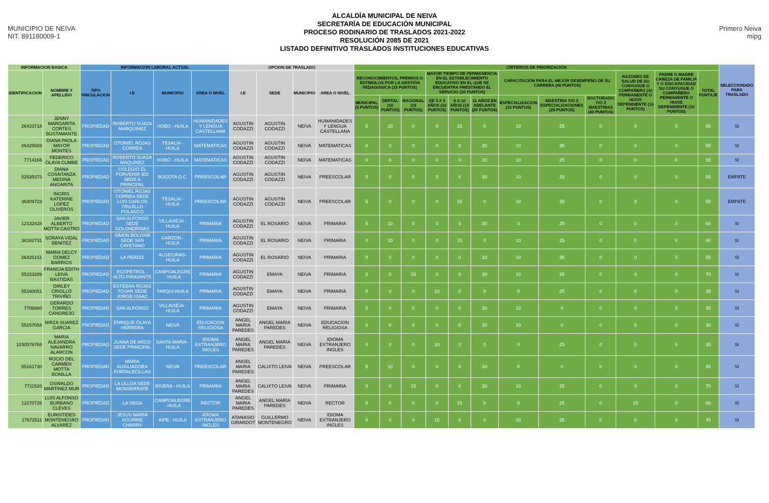MUNICIPIO DE NEIVA
NIT. 891180009-1
ALCALDÍA MUNICIPAL DE NEIVA
SECRETARÍA DE EDUCACIÓN MUNICIPAL
PROCESO RODINARIO DE TRASLADOS 2021-2022
RESOLUCIÓN 2085 DE 2021
LISTADO DEFINITIVO TRASLADOS INSTITUCIONES EDUCATIVAS
Primero Neiva
mipg
| INFORMACION BASICA | | INFORMACION LABORAL ACTUAL | | | | OPCION DE TRASLADO | | | | CRITERIOS DE PRIORIZACIÓN | | | | | | | | | | | | SELECCIONADO PARA TRASLADO |
| --- | --- | --- | --- | --- | --- | --- | --- | --- | --- | --- | --- | --- | --- | --- | --- | --- | --- | --- | --- | --- | --- | --- |
| IDENTIFICACION | NOMBRE Y APELLIDO | TIPO VINCULACION | I.E | MUNICIPIO | AREA O NIVEL | I.E | SEDE | MUNICIPIO | AREA O NIVEL | RECONOCIMIENTOS, PREMIOS O ESTÍMULOS POR LA GESTIÓN PEDAGÓGICA (15 PUNTOS) | | | MAYOR TIEMPO DE PERMANENCIA EN EL ESTABLECIMIENTO EDUCATIVO EN EL QUE SE ENCUENTRA PRESTANDO EL SERVICIO (20 PUNTOS) | | | CAPACITACIÓN PARA EL MEJOR DESEMPEÑO DE SU CARRERA (40 PUNTOS) | | | RAZONES DE SALUD DE SU CONYUGUE O COMPAÑERO (A) PERMANENTE O HIJOS DEPENDIENTE (15 PUNTOS) | PADRE O MADRE CABEZA DE FAMILIA Y O DISCAPACIDAD SU CONYUGUE O COMPAÑERO PERMANENTE O HIJOS DEPENDIENTE (10 PUNTOS) | TOTAL PUNTAJE | |
| | | | | | | | | | | MUNICIPAL (5 PUNTOS) | DEPTAL (10 PUNTOS) | NACIONAL (15 PUNTOS) | DE 3 A 5 AÑOS (10 PUNTOS) | 6 A 10 AÑOS (15 PUNTOS) | 11 AÑOS EN ADELANTE (20 PUNTOS) | ESPECIALIZACION (10 PUNTOS) | MAESTRIA Y/O 2 ESPECIALIZACIONES (25 PUNTOS) | DOCTORADO Y/O 2 MAESTRIAS (40 PUNTOS) | | | | |
| 26433718 | JENNY MARGARITA CORTES BUSTAMANTE | PROPIEDAD | ROBERTO SUAZA MARQUINEZ | HOBO - HUILA | HUMANIDADES Y LENGUA CASTELLANA | AGUSTIN CODAZZI | AGUSTIN CODAZZI | NEIVA | HUMANIDADES Y LENGUA CASTELLANA | 5 | 10 | 0 | 0 | 15 | 0 | 10 | 25 | 0 | 0 | 0 | 65 | SI |
| 26425683 | DIANA PAOLA MAYOR MONTES | PROPIEDAD | OTONIEL ROJAS CORREA | TESALIA - HUILA | MATEMATICAS | AGUSTIN CODAZZI | AGUSTIN CODAZZI | NEIVA | MATEMATICAS | 0 | 0 | 0 | 0 | 0 | 20 | 10 | 25 | 0 | 0 | 0 | 55 | SI |
| 7714166 | FEDERICO OLAYA CUMBE | PROPIEDAD | ROBERTO SUAZA MAQUINEZ | HOBO - HUILA | MATEMATICAS | AGUSTIN CODAZZI | AGUSTIN CODAZZI | NEIVA | MATEMATICAS | 0 | 0 | 0 | 0 | 0 | 20 | 10 | 25 | 0 | 0 | 0 | 55 | SI |
| 52535373 | DIANA COSNTANZA MEDINA ANGARITA | PROPIEDAD | COLEGIO EL PORVENIR IED SEDE A PRINCIPAL | BOGOTA D.C. | PREESCOLAR | AGUSTIN CODAZZI | AGUSTIN CODAZZI | NEIVA | PREESCOLAR | 0 | 0 | 0 | 0 | 0 | 20 | 10 | 25 | 0 | 0 | 0 | 55 | EMPATE |
| 36309723 | INGRIS KATERINE LOPEZ OLIVEROS | PROPIEDAD | OTONIEL ROJAS CORREA SEDE LUIS CARLOS TRUJILLO POLANCO | TESALIA - HUILA | PREESCOLAR | AGUSTIN CODAZZI | AGUSTIN CODAZZI | NEIVA | PREESCOLAR | 5 | 0 | 0 | 0 | 15 | 0 | 10 | 25 | 0 | 0 | 0 | 55 | EMPATE |
| 12132428 | JAVIER ALBERTO MOTTA CASTRO | PROPIEDAD | SAN ALFONSO SEDE GOLONDRINAS | VILLAVIEJA - HUILA | PRIMARIA | AGUSTIN CODAZZI | EL ROSARIO | NEIVA | PRIMARIA | 5 | 10 | 0 | 0 | 0 | 20 | 0 | 25 | 0 | 0 | 0 | 60 | SI |
| 36182731 | SORAYA VIDAL BENITEZ | PROPIEDAD | SIMON BOLIVAR SEDE SAN CAYETANO | GARZON - HUILA | PRIMARIA | AGUSTIN CODAZZI | EL ROSARIO | NEIVA | PRIMARIA | 0 | 10 | 0 | 0 | 15 | 0 | 10 | 25 | 0 | 0 | 0 | 60 | SI |
| 26425151 | MARIA DELCY GOMEZ BARRIOS | PROPIEDAD | LA PERDIZ | ALGECIRAS-HUILA | PRIMARIA | AGUSTIN CODAZZI | EL ROSARIO | NEIVA | PRIMARIA | 0 | 0 | 0 | 0 | 0 | 20 | 10 | 25 | 0 | 0 | 0 | 55 | SI |
| 55153289 | FRANCIA EDITH LEIVA BASTIDAS | PROPIEDAD | ECOPETROL - ALTO PIRAVANTE | CAMPOALEGRE - HUILA | PRIMARIA | AGUSTIN CODAZZI | EMAYA | NEIVA | PRIMARIA | 0 | 0 | 15 | 0 | 0 | 20 | 10 | 25 | 0 | 0 | 0 | 70 | SI |
| 55160051 | DIRLEY CRIOLLO TRIVIÑO | PROPIEDAD | ESTEBAN ROJAS TOVAR SEDE JORGE ISAAC | TARQUI-HUILA | PRIMARIA | AGUSTIN CODAZZI | EMAYA | NEIVA | PRIMARIA | 0 | 0 | 0 | 10 | 0 | 0 | 0 | 25 | 0 | 0 | 0 | 35 | SI |
| 7706880 | GERARDO TORRES CANGREJO | PROPIEDAD | SAN ALFONSO | VILLAVIEJA - HUILA | PRIMARIA | AGUSTIN CODAZZI | EMAYA | NEIVA | PRIMARIA | 5 | 0 | 0 | 0 | 0 | 20 | 10 | 0 | 0 | 0 | 0 | 35 | SI |
| 55157054 | NIRZA SUAREZ GARCIA | PROPIEDAD | ENRIQUE OLAYA HERRERA | NEIVA | EDUCACION RELIGIOSA | ANGEL MARIA PAREDES | ANGEL MARIA PAREDES | NEIVA | EDUCACION RELIGIOSA | 0 | 0 | 0 | 0 | 0 | 20 | 10 | 0 | 0 | 0 | 0 | 30 | SI |
| 1030576788 | MARIA ALEJANDRA NAVARRO ALARCON | PROPIEDAD | JUANA DE ARCO SEDE PRINCIPAL | SANTA MARIA - HUILA | IDIOMA EXTRANJERO INGLES | ANGEL MARIA PAREDES | ANGEL MARIA PAREDES | NEIVA | IDIOMA EXTRANJERO INGLES | 0 | 0 | 0 | 10 | 0 | 0 | 0 | 25 | 0 | 0 | 0 | 35 | SI |
| 55161730 | ROCIO DEL CARMEN MOTTA BONILLA | PROPIEDAD | MARIA AUXILIADORA FORTALECILLAS | NEIVA | PREESCOLAR | ANGEL MARIA PAREDES | CALIXTO LEIVA | NEIVA | PREESCOLAR | 5 | 10 | 0 | 0 | 0 | 20 | 0 | 0 | 0 | 0 | 0 | 35 | SI |
| 7711520 | OSWALDO MARTINEZ MUR | PROPIEDAD | LA ULLOA SEDE MONSERRATE | RIVERA - HUILA | PRIMARIA | ANGEL MARIA PAREDES | CALIXTO LEIVA | NEIVA | PRIMARIA | 0 | 0 | 15 | 0 | 0 | 20 | 10 | 25 | 0 | 0 | 0 | 70 | SI |
| 12270726 | LUIS ALFONSO BURBANO CLEVES | PROPIEDAD | LA VEGA | CAMPOALEGRE - HUILA | RECTOR | ANGEL MARIA PAREDES | ANGEL MARIA PAREDES | NEIVA | RECTOR | 5 | 0 | 0 | 0 | 15 | 0 | 0 | 25 | 0 | 15 | 0 | 60 | SI |
| 17672511 | EURISTIDES MONTENEGRO ALVAREZ | PROPIEDAD | JESUS MARIA AGUIRRE CHARRY | AIPE - HUILA | IDIOMA EXTRANJERO INGLES | ATANASIO GIRARDOT | GUILLERMO MONTENEGRO | NEIVA | IDIOMA EXTRANJERO INGLES | 0 | 0 | 0 | 10 | 0 | 0 | 10 | 25 | 0 | 0 | 0 | 45 | SI |